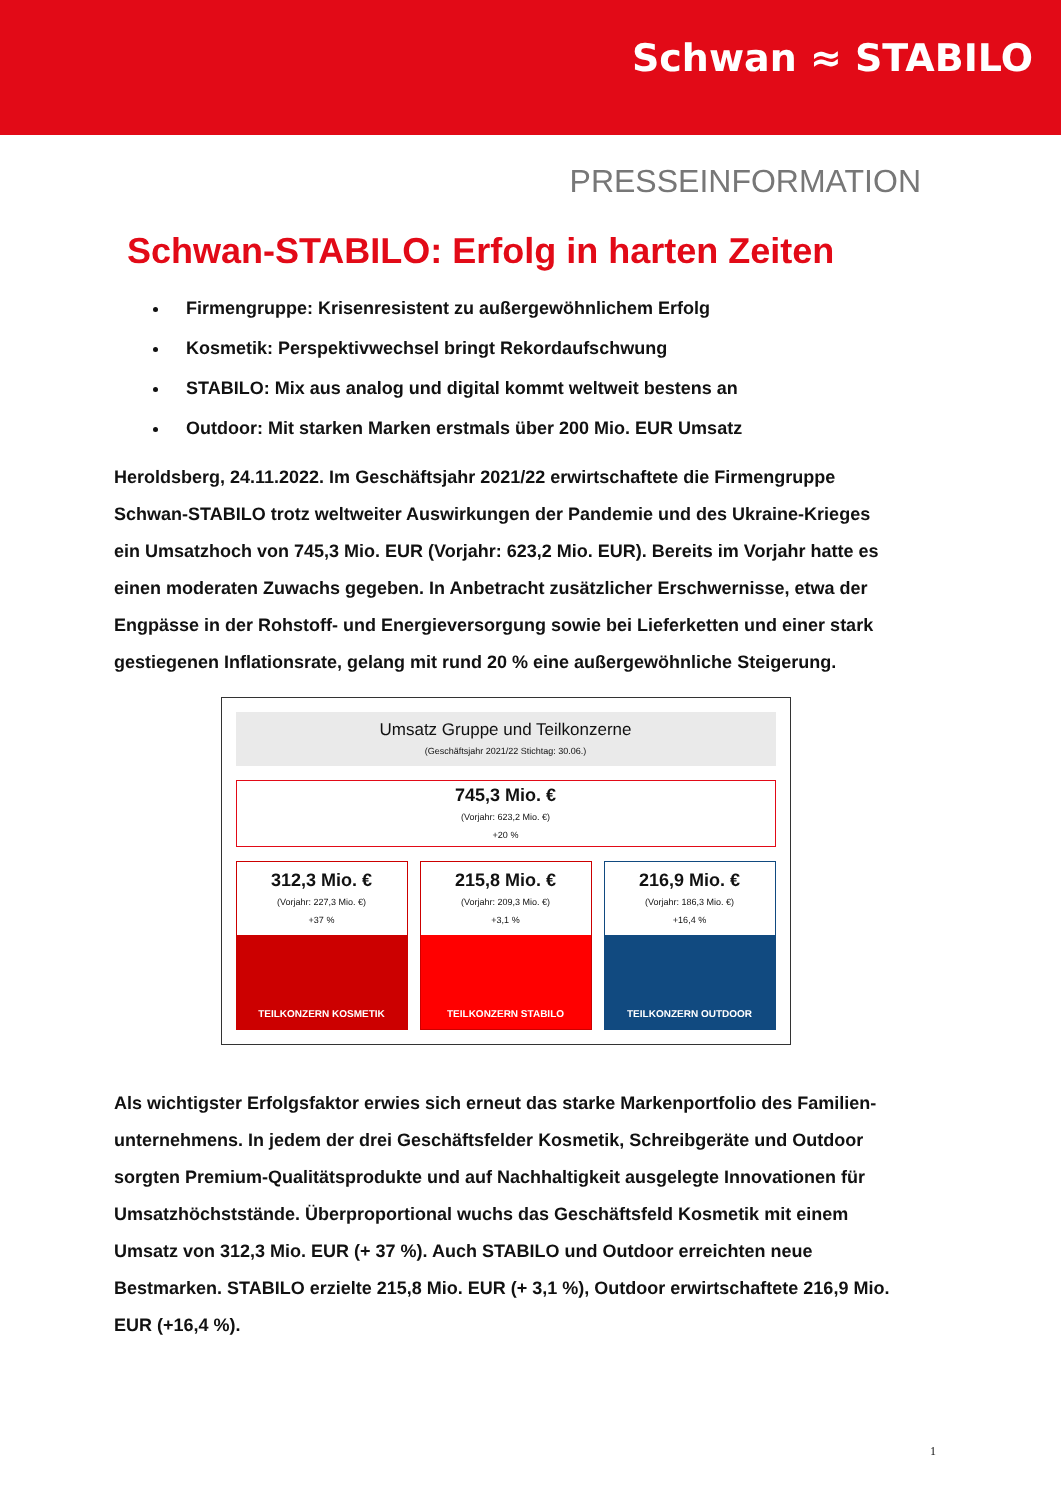Schwan ≈ STABILO
PRESSEINFORMATION
Schwan-STABILO: Erfolg in harten Zeiten
Firmengruppe: Krisenresistent zu außergewöhnlichem Erfolg
Kosmetik: Perspektivwechsel bringt Rekordaufschwung
STABILO: Mix aus analog und digital kommt weltweit bestens an
Outdoor: Mit starken Marken erstmals über 200 Mio. EUR Umsatz
Heroldsberg, 24.11.2022. Im Geschäftsjahr 2021/22 erwirtschaftete die Firmengruppe Schwan-STABILO trotz weltweiter Auswirkungen der Pandemie und des Ukraine-Krieges ein Umsatzhoch von 745,3 Mio. EUR (Vorjahr: 623,2 Mio. EUR). Bereits im Vorjahr hatte es einen moderaten Zuwachs gegeben. In Anbetracht zusätzlicher Erschwernisse, etwa der Engpässe in der Rohstoff- und Energieversorgung sowie bei Lieferketten und einer stark gestiegenen Inflationsrate, gelang mit rund 20 % eine außergewöhnliche Steigerung.
Umsatz Gruppe und Teilkonzerne
(Geschäftsjahr 2021/22 Stichtag: 30.06.)
745,3 Mio. €
(Vorjahr: 623,2 Mio. €)
+20 %
312,3 Mio. €
(Vorjahr: 227,3 Mio. €)
+37 %
TEILKONZERN KOSMETIK
215,8 Mio. €
(Vorjahr: 209,3 Mio. €)
+3,1 %
TEILKONZERN STABILO
216,9 Mio. €
(Vorjahr: 186,3 Mio. €)
+16,4 %
TEILKONZERN OUTDOOR
Als wichtigster Erfolgsfaktor erwies sich erneut das starke Markenportfolio des Familien-unternehmens. In jedem der drei Geschäftsfelder Kosmetik, Schreibgeräte und Outdoor sorgten Premium-Qualitätsprodukte und auf Nachhaltigkeit ausgelegte Innovationen für Umsatzhöchststände. Überproportional wuchs das Geschäftsfeld Kosmetik mit einem Umsatz von 312,3 Mio. EUR (+ 37 %). Auch STABILO und Outdoor erreichten neue Bestmarken. STABILO erzielte 215,8 Mio. EUR (+ 3,1 %), Outdoor erwirtschaftete 216,9 Mio. EUR (+16,4 %).
1